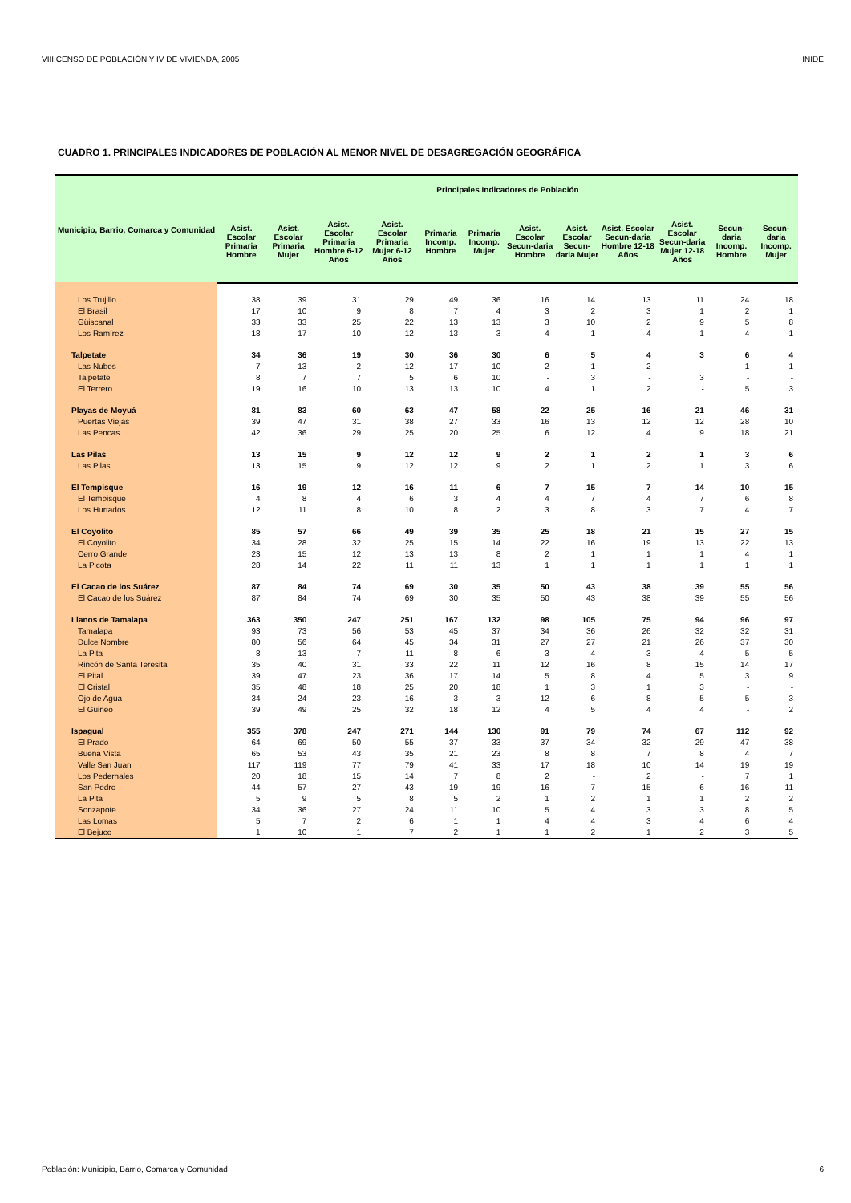VIII CENSO DE POBLACIÓN Y IV DE VIVIENDA, 2005 INIDE
CUADRO 1. PRINCIPALES INDICADORES DE POBLACIÓN AL MENOR NIVEL DE DESAGREGACIÓN GEOGRÁFICA
| Municipio, Barrio, Comarca y Comunidad | Principales Indicadores de Población | | | | | | | | | | | |
| --- | --- | --- | --- | --- | --- | --- | --- | --- | --- | --- | --- | --- |
| | Asist. Escolar Primaria Hombre | Asist. Escolar Primaria Mujer | Asist. Escolar Primaria Hombre 6-12 Años | Asist. Escolar Primaria Mujer 6-12 Años | Primaria Incomp. Hombre | Primaria Incomp. Mujer | Asist. Escolar Secun-daria Hombre | Asist. Escolar Secun-daria Mujer | Asist. Escolar Secun-daria Hombre 12-18 Años | Asist. Escolar Secun-daria Mujer 12-18 Años | Secun-daria Incomp. Hombre | Secun-daria Incomp. Mujer |
| Los Trujillo | 38 | 39 | 31 | 29 | 49 | 36 | 16 | 14 | 13 | 11 | 24 | 18 |
| El Brasil | 17 | 10 | 9 | 8 | 7 | 4 | 3 | 2 | 3 | 1 | 2 | 1 |
| Güiscanal | 33 | 33 | 25 | 22 | 13 | 13 | 3 | 10 | 2 | 9 | 5 | 8 |
| Los Ramírez | 18 | 17 | 10 | 12 | 13 | 3 | 4 | 1 | 4 | 1 | 4 | 1 |
| Talpetate | 34 | 36 | 19 | 30 | 36 | 30 | 6 | 5 | 4 | 3 | 6 | 4 |
| Las Nubes | 7 | 13 | 2 | 12 | 17 | 10 | 2 | 1 | 2 | - | 1 | 1 |
| Talpetate | 8 | 7 | 7 | 5 | 6 | 10 | - | 3 | - | 3 | - | - |
| El Terrero | 19 | 16 | 10 | 13 | 13 | 10 | 4 | 1 | 2 | - | 5 | 3 |
| Playas de Moyuá | 81 | 83 | 60 | 63 | 47 | 58 | 22 | 25 | 16 | 21 | 46 | 31 |
| Puertas Viejas | 39 | 47 | 31 | 38 | 27 | 33 | 16 | 13 | 12 | 12 | 28 | 10 |
| Las Pencas | 42 | 36 | 29 | 25 | 20 | 25 | 6 | 12 | 4 | 9 | 18 | 21 |
| Las Pilas | 13 | 15 | 9 | 12 | 12 | 9 | 2 | 1 | 2 | 1 | 3 | 6 |
| Las Pilas | 13 | 15 | 9 | 12 | 12 | 9 | 2 | 1 | 2 | 1 | 3 | 6 |
| El Tempisque | 16 | 19 | 12 | 16 | 11 | 6 | 7 | 15 | 7 | 14 | 10 | 15 |
| El Tempisque | 4 | 8 | 4 | 6 | 3 | 4 | 4 | 7 | 4 | 7 | 6 | 8 |
| Los Hurtados | 12 | 11 | 8 | 10 | 8 | 2 | 3 | 8 | 3 | 7 | 4 | 7 |
| El Coyolito | 85 | 57 | 66 | 49 | 39 | 35 | 25 | 18 | 21 | 15 | 27 | 15 |
| El Coyolito | 34 | 28 | 32 | 25 | 15 | 14 | 22 | 16 | 19 | 13 | 22 | 13 |
| Cerro Grande | 23 | 15 | 12 | 13 | 13 | 8 | 2 | 1 | 1 | 1 | 4 | 1 |
| La Picota | 28 | 14 | 22 | 11 | 11 | 13 | 1 | 1 | 1 | 1 | 1 | 1 |
| El Cacao de los Suárez | 87 | 84 | 74 | 69 | 30 | 35 | 50 | 43 | 38 | 39 | 55 | 56 |
| El Cacao de los Suárez | 87 | 84 | 74 | 69 | 30 | 35 | 50 | 43 | 38 | 39 | 55 | 56 |
| Llanos de Tamalapa | 363 | 350 | 247 | 251 | 167 | 132 | 98 | 105 | 75 | 94 | 96 | 97 |
| Tamalapa | 93 | 73 | 56 | 53 | 45 | 37 | 34 | 36 | 26 | 32 | 32 | 31 |
| Dulce Nombre | 80 | 56 | 64 | 45 | 34 | 31 | 27 | 27 | 21 | 26 | 37 | 30 |
| La Pita | 8 | 13 | 7 | 11 | 8 | 6 | 3 | 4 | 3 | 4 | 5 | 5 |
| Rincón de Santa Teresita | 35 | 40 | 31 | 33 | 22 | 11 | 12 | 16 | 8 | 15 | 14 | 17 |
| El Pital | 39 | 47 | 23 | 36 | 17 | 14 | 5 | 8 | 4 | 5 | 3 | 9 |
| El Cristal | 35 | 48 | 18 | 25 | 20 | 18 | 1 | 3 | 1 | 3 | - | - |
| Ojo de Agua | 34 | 24 | 23 | 16 | 3 | 3 | 12 | 6 | 8 | 5 | 5 | 3 |
| El Guineo | 39 | 49 | 25 | 32 | 18 | 12 | 4 | 5 | 4 | 4 | - | 2 |
| Ispagual | 355 | 378 | 247 | 271 | 144 | 130 | 91 | 79 | 74 | 67 | 112 | 92 |
| El Prado | 64 | 69 | 50 | 55 | 37 | 33 | 37 | 34 | 32 | 29 | 47 | 38 |
| Buena Vista | 65 | 53 | 43 | 35 | 21 | 23 | 8 | 8 | 7 | 8 | 4 | 7 |
| Valle San Juan | 117 | 119 | 77 | 79 | 41 | 33 | 17 | 18 | 10 | 14 | 19 | 19 |
| Los Pedernales | 20 | 18 | 15 | 14 | 7 | 8 | 2 | - | 2 | - | 7 | 1 |
| San Pedro | 44 | 57 | 27 | 43 | 19 | 19 | 16 | 7 | 15 | 6 | 16 | 11 |
| La Pita | 5 | 9 | 5 | 8 | 5 | 2 | 1 | 2 | 1 | 1 | 2 | 2 |
| Sonzapote | 34 | 36 | 27 | 24 | 11 | 10 | 5 | 4 | 3 | 3 | 8 | 5 |
| Las Lomas | 5 | 7 | 2 | 6 | 1 | 1 | 4 | 4 | 3 | 4 | 6 | 4 |
| El Bejuco | 1 | 10 | 1 | 7 | 2 | 1 | 1 | 2 | 1 | 2 | 3 | 5 |
Población: Municipio, Barrio, Comarca y Comunidad 6